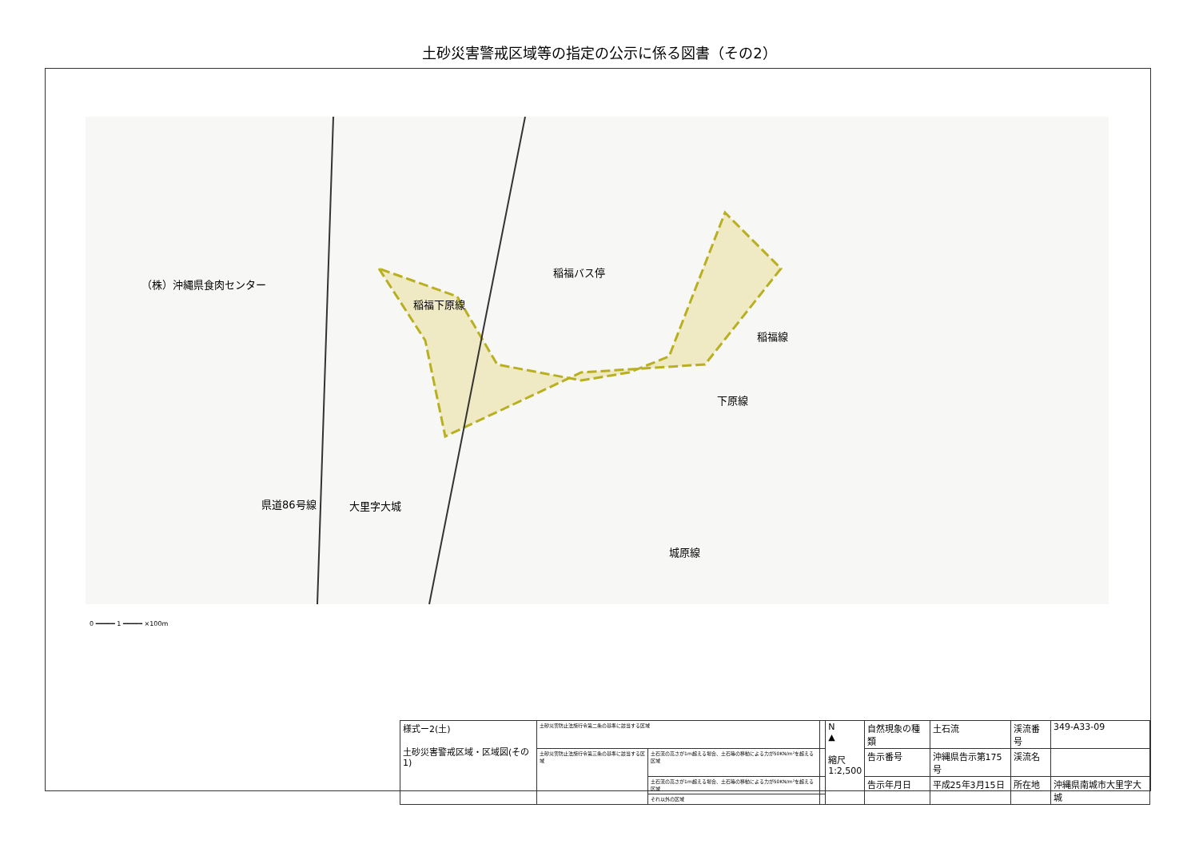土砂災害警戒区域等の指定の公示に係る図書（その2）
（株）沖縄県食肉センター
稲福バス停
稲福下原線
稲福線
下原線
県道86号線 大里字大城
城原線
0 ━━━━━ 1 ━━━━━ ×100m
| 様式ー2(土) 土砂災害警戒区域・区域図(その1) | 土砂災害防止法施行令第二条の基準に該当する区域 | | | N ▲ 縮尺 1:2,500 | 自然現象の種類 | 土石流 | 渓流番号 | 349-A33-09 |
| | 土砂災害防止法施行令第三条の基準に該当する区域 | 土石流の高さが1m超える場合、土石等の移動による力が50KN/m²を超える区域 | | | 告示番号 | 沖縄県告示第175号 | 渓流名 | |
| | | 土石流の高さが1m超える場合、土石等の移動による力が50KN/m²を超える区域 | | | 告示年月日 | 平成25年3月15日 | 所在地 | 沖縄県南城市大里字大城 |
| | | それ以外の区域 | | | | | | |